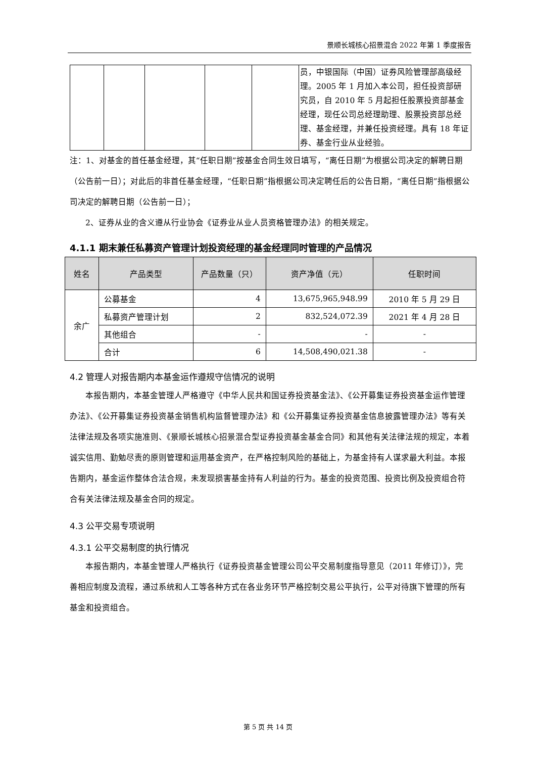景顺长城核心招景混合 2022 年第 1 季度报告
| | | | | | 员，中银国际（中国）证券风险管理部高级经理。2005 年 1 月加入本公司，担任投资部研究员，自 2010 年 5 月起担任股票投资部基金经理，现任公司总经理助理、股票投资部总经理、基金经理，并兼任投资经理。具有 18 年证券、基金行业从业经验。 |
注：1、对基金的首任基金经理，其“任职日期”按基金合同生效日填写，“离任日期”为根据公司决定的解聘日期（公告前一日）；对此后的非首任基金经理，“任职日期”指根据公司决定聘任后的公告日期，“离任日期”指根据公司决定的解聘日期（公告前一日）；
2、证券从业的含义遵从行业协会《证券业从业人员资格管理办法》的相关规定。
4.1.1 期末兼任私募资产管理计划投资经理的基金经理同时管理的产品情况
| 姓名 | 产品类型 | 产品数量（只） | 资产净值（元） | 任职时间 |
| --- | --- | --- | --- | --- |
| 余广 | 公募基金 | 4 | 13,675,965,948.99 | 2010 年 5 月 29 日 |
| | 私募资产管理计划 | 2 | 832,524,072.39 | 2021 年 4 月 28 日 |
| | 其他组合 | - | - | - |
| | 合计 | 6 | 14,508,490,021.38 | - |
4.2 管理人对报告期内本基金运作遵规守信情况的说明
本报告期内，本基金管理人严格遵守《中华人民共和国证券投资基金法》、《公开募集证券投资基金运作管理办法》、《公开募集证券投资基金销售机构监督管理办法》和《公开募集证券投资基金信息披露管理办法》等有关法律法规及各项实施准则、《景顺长城核心招景混合型证券投资基金基金合同》和其他有关法律法规的规定，本着诚实信用、勤勉尽责的原则管理和运用基金资产，在严格控制风险的基础上，为基金持有人谋求最大利益。本报告期内，基金运作整体合法合规，未发现损害基金持有人利益的行为。基金的投资范围、投资比例及投资组合符合有关法律法规及基金合同的规定。
4.3 公平交易专项说明
4.3.1 公平交易制度的执行情况
本报告期内，本基金管理人严格执行《证券投资基金管理公司公平交易制度指导意见（2011 年修订）》，完善相应制度及流程，通过系统和人工等各种方式在各业务环节严格控制交易公平执行，公平对待旗下管理的所有基金和投资组合。
第 5 页 共 14 页